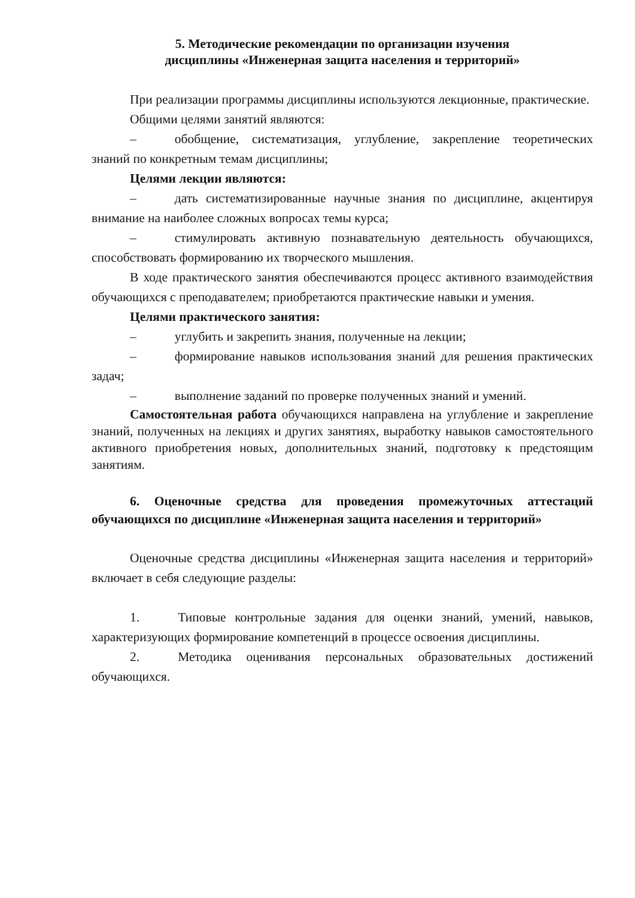5. Методические рекомендации по организации изучения
дисциплины «Инженерная защита населения и территорий»
При реализации программы дисциплины используются лекционные, практические.
Общими целями занятий являются:
– обобщение, систематизация, углубление, закрепление теоретических знаний по конкретным темам дисциплины;
Целями лекции являются:
– дать систематизированные научные знания по дисциплине, акцентируя внимание на наиболее сложных вопросах темы курса;
– стимулировать активную познавательную деятельность обучающихся, способствовать формированию их творческого мышления.
В ходе практического занятия обеспечиваются процесс активного взаимодействия обучающихся с преподавателем; приобретаются практические навыки и умения.
Целями практического занятия:
– углубить и закрепить знания, полученные на лекции;
– формирование навыков использования знаний для решения практических задач;
– выполнение заданий по проверке полученных знаний и умений.
Самостоятельная работа обучающихся направлена на углубление и закрепление знаний, полученных на лекциях и других занятиях, выработку навыков самостоятельного активного приобретения новых, дополнительных знаний, подготовку к предстоящим занятиям.
6. Оценочные средства для проведения промежуточных аттестаций обучающихся по дисциплине «Инженерная защита населения и территорий»
Оценочные средства дисциплины «Инженерная защита населения и территорий» включает в себя следующие разделы:
1. Типовые контрольные задания для оценки знаний, умений, навыков, характеризующих формирование компетенций в процессе освоения дисциплины.
2. Методика оценивания персональных образовательных достижений обучающихся.